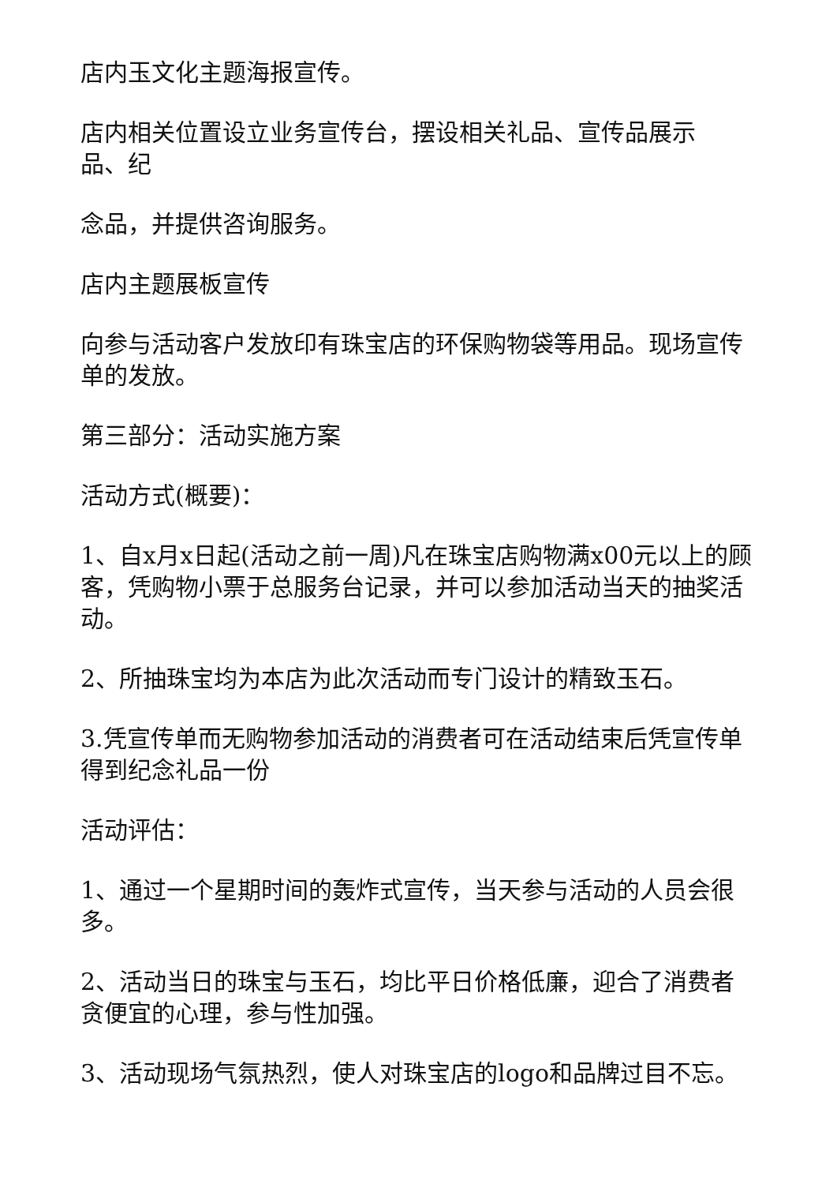店内玉文化主题海报宣传。
店内相关位置设立业务宣传台，摆设相关礼品、宣传品展示
品、纪
念品，并提供咨询服务。
店内主题展板宣传
向参与活动客户发放印有珠宝店的环保购物袋等用品。现场宣传单的发放。
第三部分：活动实施方案
活动方式(概要)：
1、自x月x日起(活动之前一周)凡在珠宝店购物满x00元以上的顾客，凭购物小票于总服务台记录，并可以参加活动当天的抽奖活动。
2、所抽珠宝均为本店为此次活动而专门设计的精致玉石。
3.凭宣传单而无购物参加活动的消费者可在活动结束后凭宣传单得到纪念礼品一份
活动评估：
1、通过一个星期时间的轰炸式宣传，当天参与活动的人员会很多。
2、活动当日的珠宝与玉石，均比平日价格低廉，迎合了消费者贪便宜的心理，参与性加强。
3、活动现场气氛热烈，使人对珠宝店的logo和品牌过目不忘。